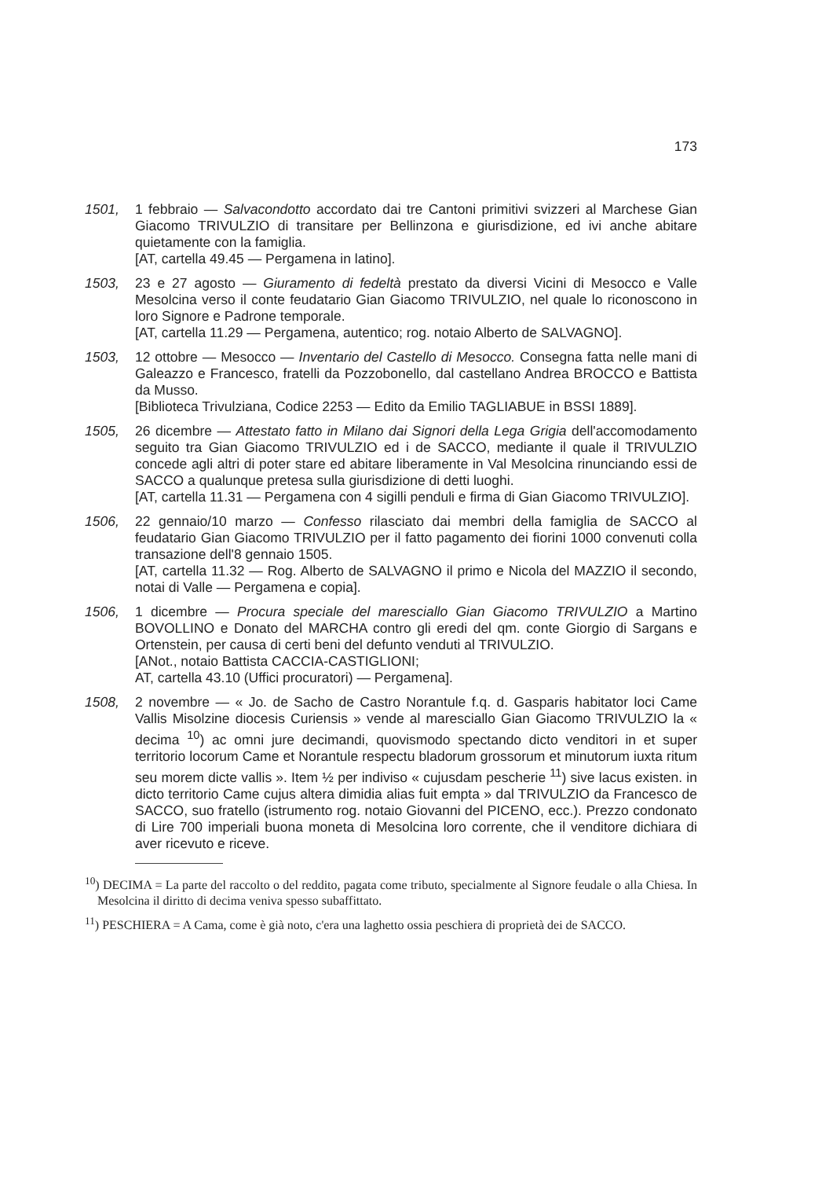173
1501, 1 febbraio — Salvacondotto accordato dai tre Cantoni primitivi svizzeri al Marchese Gian Giacomo TRIVULZIO di transitare per Bellinzona e giurisdizione, ed ivi anche abitare quietamente con la famiglia.
[AT, cartella 49.45 — Pergamena in latino].
1503, 23 e 27 agosto — Giuramento di fedeltà prestato da diversi Vicini di Mesocco e Valle Mesolcina verso il conte feudatario Gian Giacomo TRIVULZIO, nel quale lo riconoscono in loro Signore e Padrone temporale.
[AT, cartella 11.29 — Pergamena, autentico; rog. notaio Alberto de SALVAGNO].
1503, 12 ottobre — Mesocco — Inventario del Castello di Mesocco. Consegna fatta nelle mani di Galeazzo e Francesco, fratelli da Pozzobonello, dal castellano Andrea BROCCO e Battista da Musso.
[Biblioteca Trivulziana, Codice 2253 — Edito da Emilio TAGLIABUE in BSSI 1889].
1505, 26 dicembre — Attestato fatto in Milano dai Signori della Lega Grigia dell'accomodamento seguito tra Gian Giacomo TRIVULZIO ed i de SACCO, mediante il quale il TRIVULZIO concede agli altri di poter stare ed abitare liberamente in Val Mesolcina rinunciando essi de SACCO a qualunque pretesa sulla giurisdizione di detti luoghi.
[AT, cartella 11.31 — Pergamena con 4 sigilli penduli e firma di Gian Giacomo TRIVULZIO].
1506, 22 gennaio/10 marzo — Confesso rilasciato dai membri della famiglia de SACCO al feudatario Gian Giacomo TRIVULZIO per il fatto pagamento dei fiorini 1000 convenuti colla transazione dell'8 gennaio 1505.
[AT, cartella 11.32 — Rog. Alberto de SALVAGNO il primo e Nicola del MAZZIO il secondo, notai di Valle — Pergamena e copia].
1506, 1 dicembre — Procura speciale del maresciallo Gian Giacomo TRIVULZIO a Martino BOVOLLINO e Donato del MARCHA contro gli eredi del qm. conte Giorgio di Sargans e Ortenstein, per causa di certi beni del defunto venduti al TRIVULZIO.
[ANot., notaio Battista CACCIA-CASTIGLIONI;
AT, cartella 43.10 (Uffici procuratori) — Pergamena].
1508, 2 novembre — « Jo. de Sacho de Castro Norantule f.q. d. Gasparis habitator loci Came Vallis Misolzine diocesis Curiensis » vende al maresciallo Gian Giacomo TRIVULZIO la « decima <sup>10</sup>) ac omni jure decimandi, quovismodo spectando dicto venditori in et super territorio locorum Came et Norantule respectu bladorum grossorum et minutorum iuxta ritum seu morem dicte vallis ». Item ½ per indiviso « cujusdam pescherie <sup>11</sup>) sive lacus existen. in dicto territorio Came cujus altera dimidia alias fuit empta » dal TRIVULZIO da Francesco de SACCO, suo fratello (istrumento rog. notaio Giovanni del PICENO, ecc.). Prezzo condonato di Lire 700 imperiali buona moneta di Mesolcina loro corrente, che il venditore dichiara di aver ricevuto e riceve.
<sup>10</sup>) DECIMA = La parte del raccolto o del reddito, pagata come tributo, specialmente al Signore feudale o alla Chiesa. In Mesolcina il diritto di decima veniva spesso subaffittato.
<sup>11</sup>) PESCHIERA = A Cama, come è già noto, c'era una laghetto ossia peschiera di proprietà dei de SACCO.